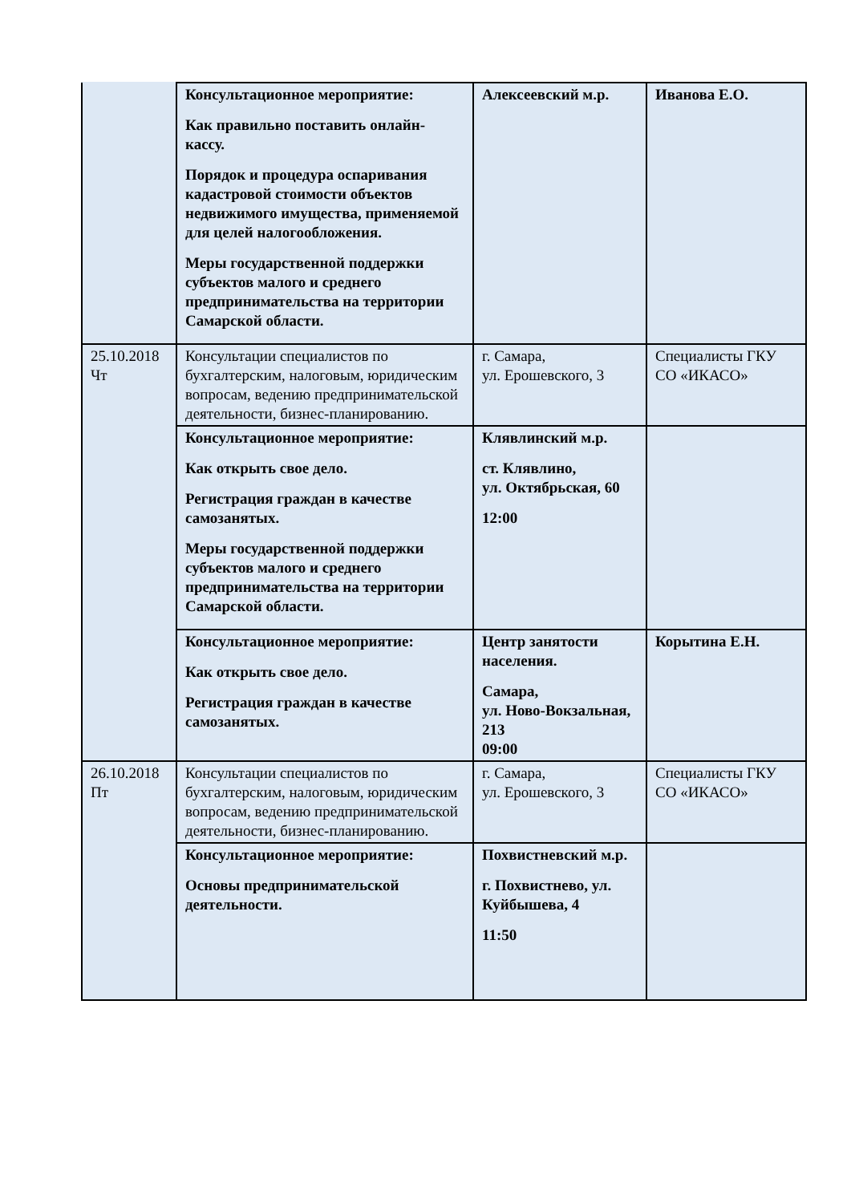| | Консультационное мероприятие: Как правильно поставить онлайн-кассу. Порядок и процедура оспаривания кадастровой стоимости объектов недвижимого имущества, применяемой для целей налогообложения. Меры государственной поддержки субъектов малого и среднего предпринимательства на территории Самарской области. | Алексеевский м.р. | Иванова Е.О. |
| 25.10.2018 Чт | Консультации специалистов по бухгалтерским, налоговым, юридическим вопросам, ведению предпринимательской деятельности, бизнес-планированию. | г. Самара, ул. Ерошевского, 3 | Специалисты ГКУ СО «ИКАСО» |
| | Консультационное мероприятие: Как открыть свое дело. Регистрация граждан в качестве самозанятых. Меры государственной поддержки субъектов малого и среднего предпринимательства на территории Самарской области. | Клявлинский м.р. ст. Клявлино, ул. Октябрьская, 60 12:00 | |
| | Консультационное мероприятие: Как открыть свое дело. Регистрация граждан в качестве самозанятых. | Центр занятости населения. Самара, ул. Ново-Вокзальная, 213 09:00 | Корытина Е.Н. |
| 26.10.2018 Пт | Консультации специалистов по бухгалтерским, налоговым, юридическим вопросам, ведению предпринимательской деятельности, бизнес-планированию. | г. Самара, ул. Ерошевского, 3 | Специалисты ГКУ СО «ИКАСО» |
| | Консультационное мероприятие: Основы предпринимательской деятельности. | Похвистневский м.р. г. Похвистнево, ул. Куйбышева, 4 11:50 | |